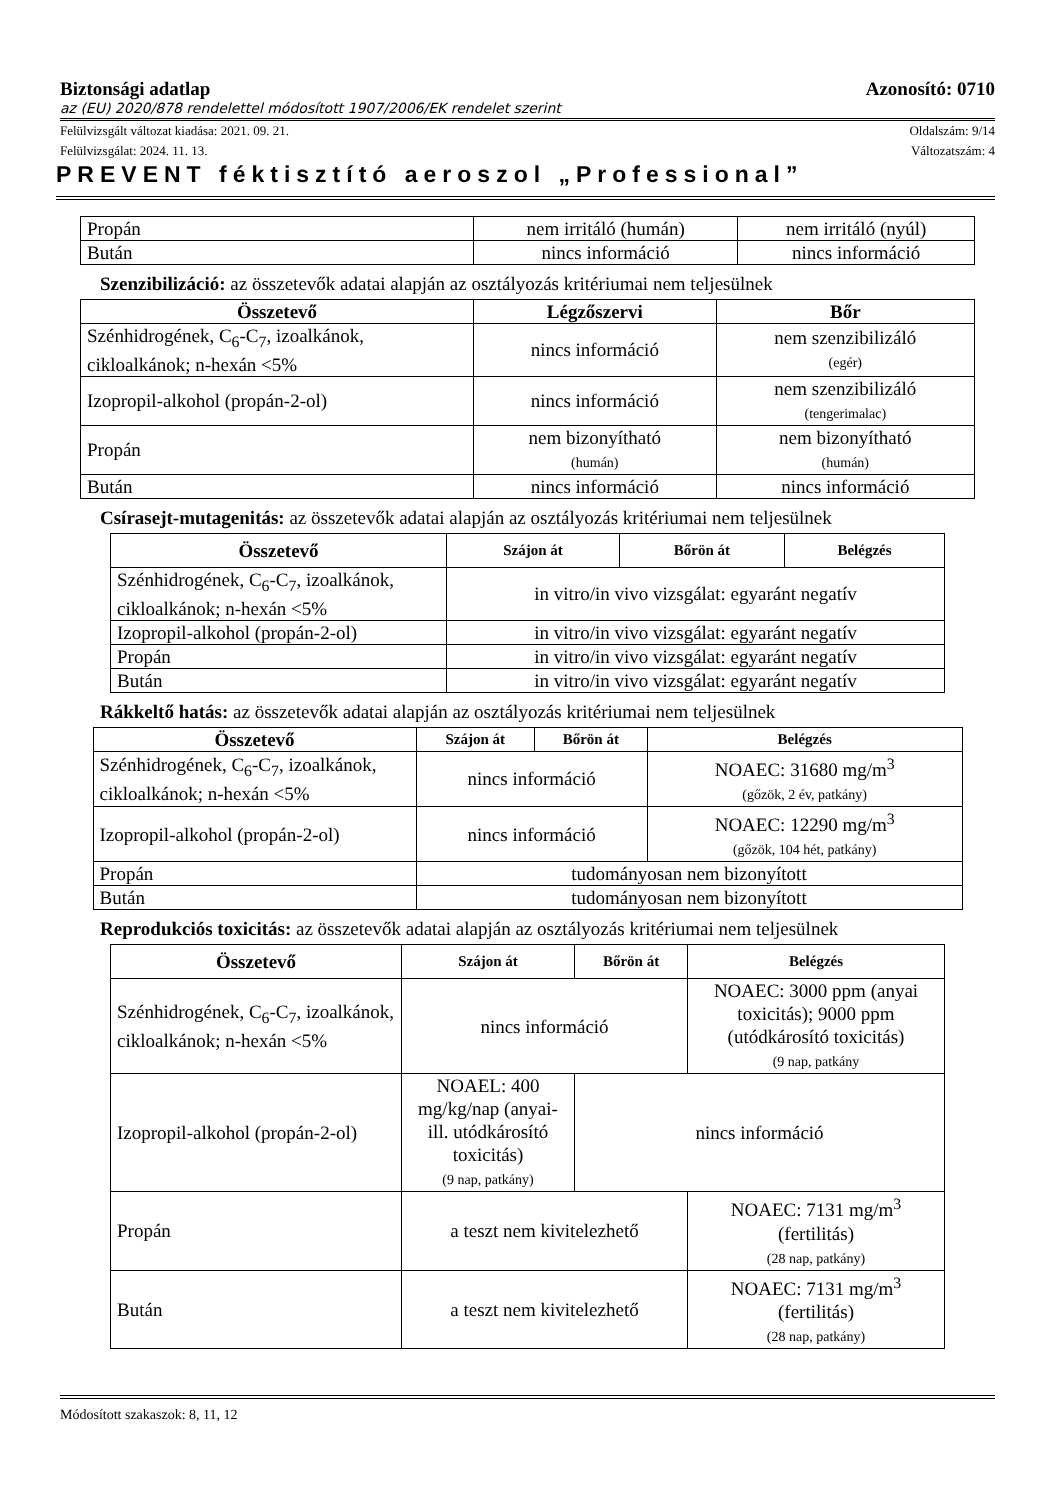Biztonsági adatlap Azonosító: 0710
az (EU) 2020/878 rendelettel módosított 1907/2006/EK rendelet szerint
Felülvizsgált változat kiadása: 2021. 09. 21. Oldalszám: 9/14
Felülvizsgálat: 2024. 11. 13. Változatszám: 4
PREVENT féktisztító aeroszol „Professional”
| Propán | nem irritáló (humán) | nem irritáló (nyúl) |
| Bután | nincs információ | nincs információ |
Szenzibilizáció: az összetevők adatai alapján az osztályozás kritériumai nem teljesülnek
| Összetevő | Légzőszervi | Bőr |
| --- | --- | --- |
| Szénhidrogének, C<sub>6</sub>-C<sub>7</sub>, izoalkánok, cikloalkánok; n-hexán <5% | nincs információ | nem szenzibilizáló (egér) |
| Izopropil-alkohol (propán-2-ol) | nincs információ | nem szenzibilizáló (tengerimalac) |
| Propán | nem bizonyítható (humán) | nem bizonyítható (humán) |
| Bután | nincs információ | nincs információ |
Csírasejt-mutagenitás: az összetevők adatai alapján az osztályozás kritériumai nem teljesülnek
| Összetevő | Szájon át | Bőrön át | Belégzés |
| --- | --- | --- | --- |
| Szénhidrogének, C<sub>6</sub>-C<sub>7</sub>, izoalkánok, cikloalkánok; n-hexán <5% | in vitro/in vivo vizsgálat: egyaránt negatív | | |
| Izopropil-alkohol (propán-2-ol) | in vitro/in vivo vizsgálat: egyaránt negatív | | |
| Propán | in vitro/in vivo vizsgálat: egyaránt negatív | | |
| Bután | in vitro/in vivo vizsgálat: egyaránt negatív | | |
Rákkeltő hatás: az összetevők adatai alapján az osztályozás kritériumai nem teljesülnek
| Összetevő | Szájon át | Bőrön át | Belégzés |
| --- | --- | --- | --- |
| Szénhidrogének, C<sub>6</sub>-C<sub>7</sub>, izoalkánok, cikloalkánok; n-hexán <5% | nincs információ | | NOAEC: 31680 mg/m<sup>3</sup> (gőzök, 2 év, patkány) |
| Izopropil-alkohol (propán-2-ol) | nincs információ | | NOAEC: 12290 mg/m<sup>3</sup> (gőzök, 104 hét, patkány) |
| Propán | tudományosan nem bizonyított | | |
| Bután | tudományosan nem bizonyított | | |
Reprodukciós toxicitás: az összetevők adatai alapján az osztályozás kritériumai nem teljesülnek
| Összetevő | Szájon át | Bőrön át | Belégzés |
| --- | --- | --- | --- |
| Szénhidrogének, C<sub>6</sub>-C<sub>7</sub>, izoalkánok, cikloalkánok; n-hexán <5% | nincs információ | | NOAEC: 3000 ppm (anyai toxicitás); 9000 ppm (utódkárosító toxicitás) (9 nap, patkány |
| Izopropil-alkohol (propán-2-ol) | NOAEL: 400 mg/kg/nap (anyai- ill. utódkárosító toxicitás) (9 nap, patkány) | nincs információ | |
| Propán | a teszt nem kivitelezhető | | NOAEC: 7131 mg/m<sup>3</sup> (fertilitás) (28 nap, patkány) |
| Bután | a teszt nem kivitelezhető | | NOAEC: 7131 mg/m<sup>3</sup> (fertilitás) (28 nap, patkány) |
Módosított szakaszok: 8, 11, 12